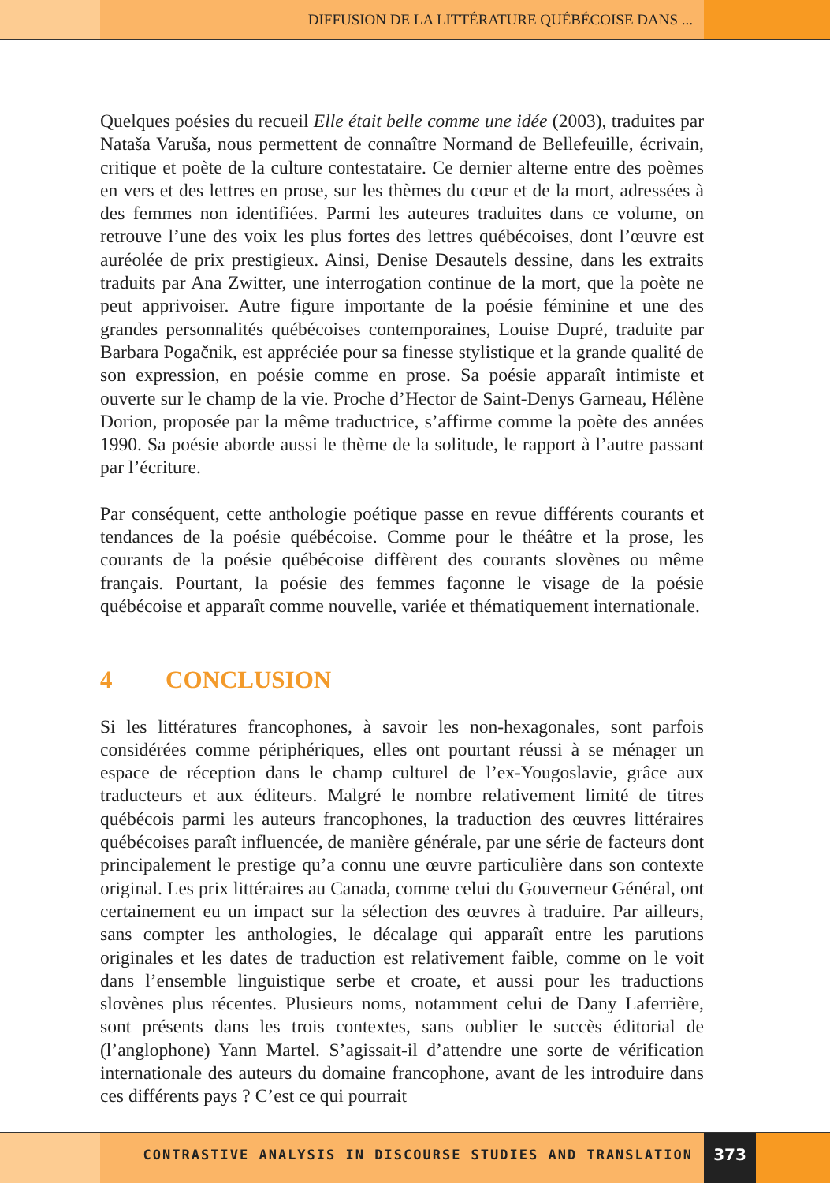DIFFUSION DE LA LITTÉRATURE QUÉBÉCOISE DANS ...
Quelques poésies du recueil Elle était belle comme une idée (2003), traduites par Nataša Varuša, nous permettent de connaître Normand de Bellefeuille, écrivain, critique et poète de la culture contestataire. Ce dernier alterne entre des poèmes en vers et des lettres en prose, sur les thèmes du cœur et de la mort, adressées à des femmes non identifiées. Parmi les auteures traduites dans ce volume, on retrouve l’une des voix les plus fortes des lettres québécoises, dont l’œuvre est auréolée de prix prestigieux. Ainsi, Denise Desautels dessine, dans les extraits traduits par Ana Zwitter, une interrogation continue de la mort, que la poète ne peut apprivoiser. Autre figure importante de la poésie féminine et une des grandes personnalités québécoises contemporaines, Louise Dupré, traduite par Barbara Pogačnik, est appréciée pour sa finesse stylistique et la grande qualité de son expression, en poésie comme en prose. Sa poésie apparaît intimiste et ouverte sur le champ de la vie. Proche d’Hector de Saint-Denys Garneau, Hélène Dorion, proposée par la même traductrice, s’affirme comme la poète des années 1990. Sa poésie aborde aussi le thème de la solitude, le rapport à l’autre passant par l’écriture.
Par conséquent, cette anthologie poétique passe en revue différents courants et tendances de la poésie québécoise. Comme pour le théâtre et la prose, les courants de la poésie québécoise diffèrent des courants slovènes ou même français. Pourtant, la poésie des femmes façonne le visage de la poésie québécoise et apparaît comme nouvelle, variée et thématiquement internationale.
4 CONCLUSION
Si les littératures francophones, à savoir les non-hexagonales, sont parfois considérées comme périphériques, elles ont pourtant réussi à se ménager un espace de réception dans le champ culturel de l’ex-Yougoslavie, grâce aux traducteurs et aux éditeurs. Malgré le nombre relativement limité de titres québécois parmi les auteurs francophones, la traduction des œuvres littéraires québécoises paraît influencée, de manière générale, par une série de facteurs dont principalement le prestige qu’a connu une œuvre particulière dans son contexte original. Les prix littéraires au Canada, comme celui du Gouverneur Général, ont certainement eu un impact sur la sélection des œuvres à traduire. Par ailleurs, sans compter les anthologies, le décalage qui apparaît entre les parutions originales et les dates de traduction est relativement faible, comme on le voit dans l’ensemble linguistique serbe et croate, et aussi pour les traductions slovènes plus récentes. Plusieurs noms, notamment celui de Dany Laferrière, sont présents dans les trois contextes, sans oublier le succès éditorial de (l’anglophone) Yann Martel. S’agissait-il d’attendre une sorte de vérification internationale des auteurs du domaine francophone, avant de les introduire dans ces différents pays ? C’est ce qui pourrait
CONTRASTIVE ANALYSIS IN DISCOURSE STUDIES AND TRANSLATION
373